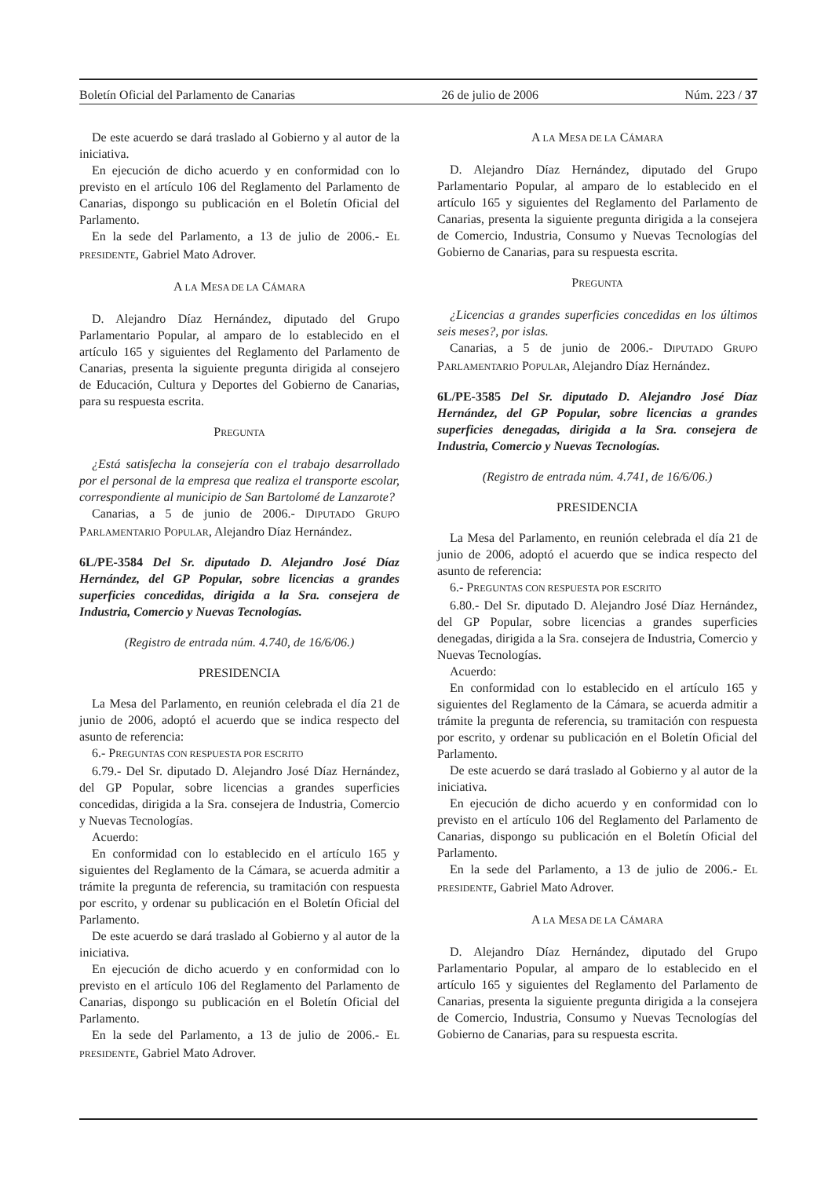Boletín Oficial del Parlamento de Canarias 26 de julio de 2006 Núm. 223 / 37
De este acuerdo se dará traslado al Gobierno y al autor de la iniciativa.
En ejecución de dicho acuerdo y en conformidad con lo previsto en el artículo 106 del Reglamento del Parlamento de Canarias, dispongo su publicación en el Boletín Oficial del Parlamento.
En la sede del Parlamento, a 13 de julio de 2006.- EL PRESIDENTE, Gabriel Mato Adrover.
A LA MESA DE LA CÁMARA
D. Alejandro Díaz Hernández, diputado del Grupo Parlamentario Popular, al amparo de lo establecido en el artículo 165 y siguientes del Reglamento del Parlamento de Canarias, presenta la siguiente pregunta dirigida al consejero de Educación, Cultura y Deportes del Gobierno de Canarias, para su respuesta escrita.
PREGUNTA
¿Está satisfecha la consejería con el trabajo desarrollado por el personal de la empresa que realiza el transporte escolar, correspondiente al municipio de San Bartolomé de Lanzarote?
Canarias, a 5 de junio de 2006.- DIPUTADO GRUPO PARLAMENTARIO POPULAR, Alejandro Díaz Hernández.
6L/PE-3584 Del Sr. diputado D. Alejandro José Díaz Hernández, del GP Popular, sobre licencias a grandes superficies concedidas, dirigida a la Sra. consejera de Industria, Comercio y Nuevas Tecnologías.
(Registro de entrada núm. 4.740, de 16/6/06.)
PRESIDENCIA
La Mesa del Parlamento, en reunión celebrada el día 21 de junio de 2006, adoptó el acuerdo que se indica respecto del asunto de referencia:
6.- PREGUNTAS CON RESPUESTA POR ESCRITO
6.79.- Del Sr. diputado D. Alejandro José Díaz Hernández, del GP Popular, sobre licencias a grandes superficies concedidas, dirigida a la Sra. consejera de Industria, Comercio y Nuevas Tecnologías.
Acuerdo:
En conformidad con lo establecido en el artículo 165 y siguientes del Reglamento de la Cámara, se acuerda admitir a trámite la pregunta de referencia, su tramitación con respuesta por escrito, y ordenar su publicación en el Boletín Oficial del Parlamento.
De este acuerdo se dará traslado al Gobierno y al autor de la iniciativa.
En ejecución de dicho acuerdo y en conformidad con lo previsto en el artículo 106 del Reglamento del Parlamento de Canarias, dispongo su publicación en el Boletín Oficial del Parlamento.
En la sede del Parlamento, a 13 de julio de 2006.- EL PRESIDENTE, Gabriel Mato Adrover.
A LA MESA DE LA CÁMARA
D. Alejandro Díaz Hernández, diputado del Grupo Parlamentario Popular, al amparo de lo establecido en el artículo 165 y siguientes del Reglamento del Parlamento de Canarias, presenta la siguiente pregunta dirigida a la consejera de Comercio, Industria, Consumo y Nuevas Tecnologías del Gobierno de Canarias, para su respuesta escrita.
PREGUNTA
¿Licencias a grandes superficies concedidas en los últimos seis meses?, por islas.
Canarias, a 5 de junio de 2006.- DIPUTADO GRUPO PARLAMENTARIO POPULAR, Alejandro Díaz Hernández.
6L/PE-3585 Del Sr. diputado D. Alejandro José Díaz Hernández, del GP Popular, sobre licencias a grandes superficies denegadas, dirigida a la Sra. consejera de Industria, Comercio y Nuevas Tecnologías.
(Registro de entrada núm. 4.741, de 16/6/06.)
PRESIDENCIA
La Mesa del Parlamento, en reunión celebrada el día 21 de junio de 2006, adoptó el acuerdo que se indica respecto del asunto de referencia:
6.- PREGUNTAS CON RESPUESTA POR ESCRITO
6.80.- Del Sr. diputado D. Alejandro José Díaz Hernández, del GP Popular, sobre licencias a grandes superficies denegadas, dirigida a la Sra. consejera de Industria, Comercio y Nuevas Tecnologías.
Acuerdo:
En conformidad con lo establecido en el artículo 165 y siguientes del Reglamento de la Cámara, se acuerda admitir a trámite la pregunta de referencia, su tramitación con respuesta por escrito, y ordenar su publicación en el Boletín Oficial del Parlamento.
De este acuerdo se dará traslado al Gobierno y al autor de la iniciativa.
En ejecución de dicho acuerdo y en conformidad con lo previsto en el artículo 106 del Reglamento del Parlamento de Canarias, dispongo su publicación en el Boletín Oficial del Parlamento.
En la sede del Parlamento, a 13 de julio de 2006.- EL PRESIDENTE, Gabriel Mato Adrover.
A LA MESA DE LA CÁMARA
D. Alejandro Díaz Hernández, diputado del Grupo Parlamentario Popular, al amparo de lo establecido en el artículo 165 y siguientes del Reglamento del Parlamento de Canarias, presenta la siguiente pregunta dirigida a la consejera de Comercio, Industria, Consumo y Nuevas Tecnologías del Gobierno de Canarias, para su respuesta escrita.